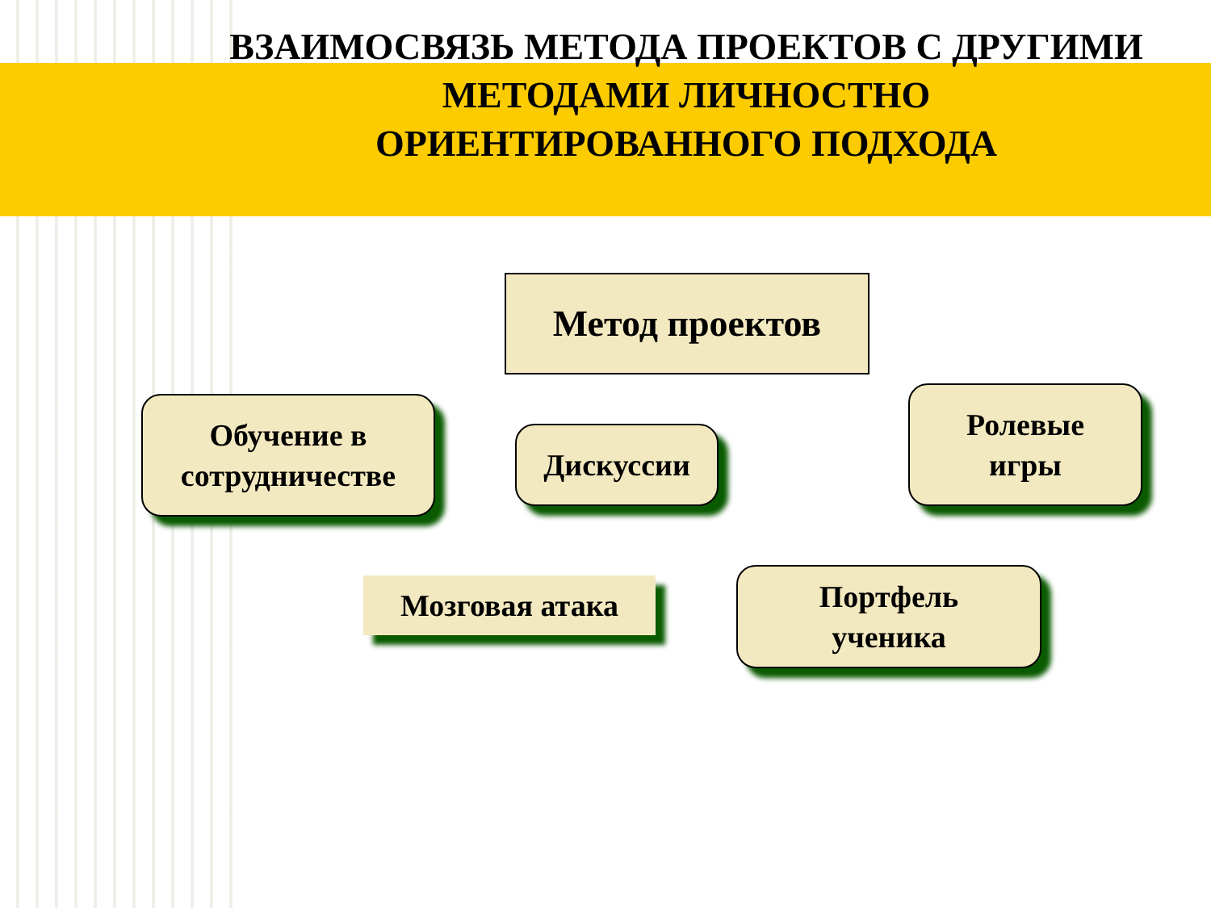ВЗАИМОСВЯЗЬ МЕТОДА ПРОЕКТОВ С ДРУГИМИ
МЕТОДАМИ ЛИЧНОСТНО
ОРИЕНТИРОВАННОГО ПОДХОДА
Метод проектов
Обучение в
сотрудничестве
Дискуссии
Ролевые
игры
Мозговая атака
Портфель
ученика